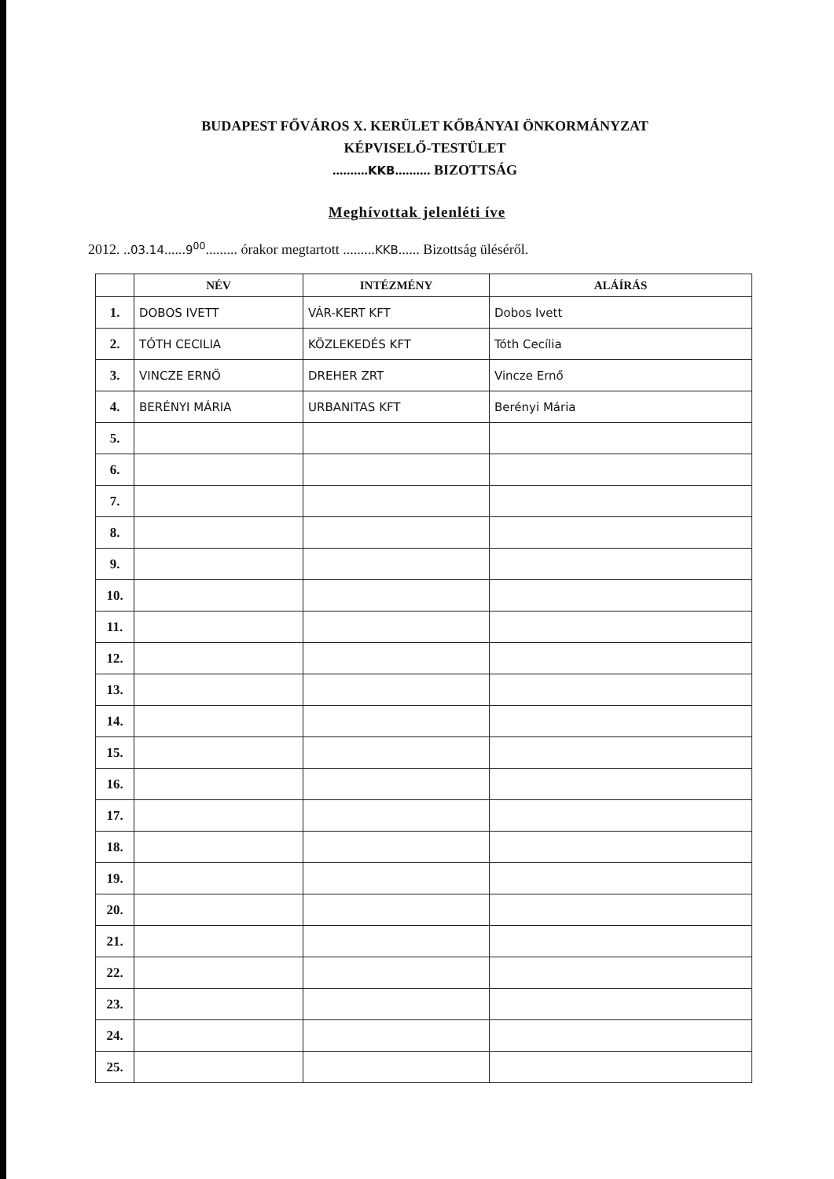BUDAPEST FŐVÁROS X. KERÜLET KŐBÁNYAI ÖNKORMÁNYZAT
KÉPVISELŐ-TESTÜLET
..........KKB.......... BIZOTTSÁG
Meghívottak jelenléti íve
2012. ..03.14......9<sup>00</sup>......... órakor megtartott .........KKB...... Bizottság üléséről.
| | NÉV | INTÉZMÉNY | ALÁÍRÁS |
| --- | --- | --- | --- |
| 1. | DOBOS IVETT | VÁR-KERT KFT | Dobos Ivett |
| 2. | TÓTH CECILIA | KÖZLEKEDÉS KFT | Tóth Cecília |
| 3. | VINCZE ERNŐ | DREHER ZRT | Vincze Ernő |
| 4. | BERÉNYI MÁRIA | URBANITAS KFT | Berényi Mária |
| 5. | | | |
| 6. | | | |
| 7. | | | |
| 8. | | | |
| 9. | | | |
| 10. | | | |
| 11. | | | |
| 12. | | | |
| 13. | | | |
| 14. | | | |
| 15. | | | |
| 16. | | | |
| 17. | | | |
| 18. | | | |
| 19. | | | |
| 20. | | | |
| 21. | | | |
| 22. | | | |
| 23. | | | |
| 24. | | | |
| 25. | | | |